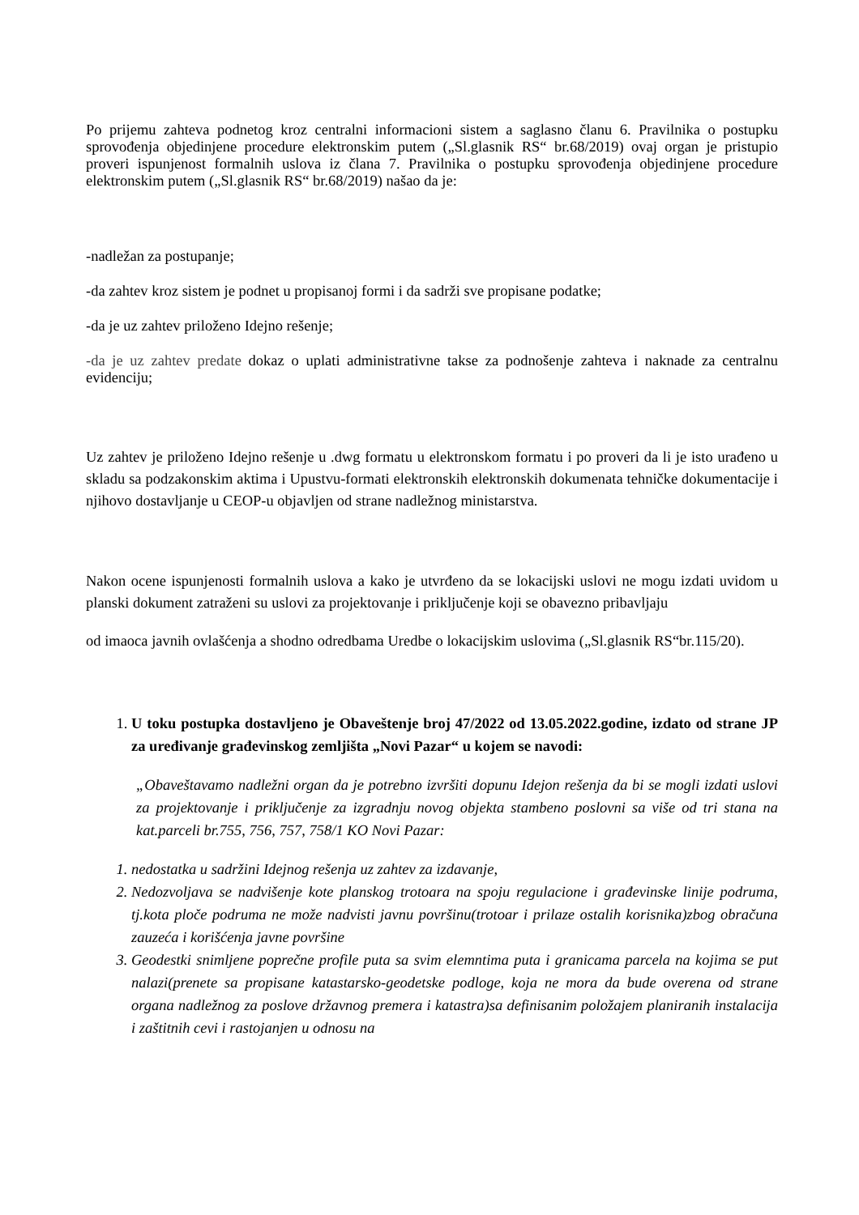Po prijemu zahteva podnetog kroz centralni informacioni sistem a saglasno članu 6. Pravilnika o postupku sprovođenja objedinjene procedure elektronskim putem („Sl.glasnik RS“ br.68/2019) ovaj organ je pristupio proveri ispunjenost formalnih uslova iz člana 7. Pravilnika o postupku sprovođenja objedinjene procedure elektronskim putem („Sl.glasnik RS“ br.68/2019) našao da je:
-nadležan za postupanje;
-da zahtev kroz sistem je podnet u propisanoj formi i da sadrži sve propisane podatke;
-da je uz zahtev priloženo Idejno rešenje;
-da je uz zahtev predate dokaz o uplati administrativne takse za podnošenje zahteva i naknade za centralnu evidenciju;
Uz zahtev je priloženo Idejno rešenje u .dwg formatu u elektronskom formatu i po proveri da li je isto urađeno u skladu sa podzakonskim aktima i Upustvu-formati elektronskih elektronskih dokumenata tehničke dokumentacije i njihovo dostavljanje u CEOP-u objavljen od strane nadležnog ministarstva.
Nakon ocene ispunjenosti formalnih uslova a kako je utvrđeno da se lokacijski uslovi ne mogu izdati uvidom u planski dokument zatraženi su uslovi za projektovanje i priključenje koji se obavezno pribavljaju
od imaoca javnih ovlašćenja a shodno odredbama Uredbe o lokacijskim uslovima („Sl.glasnik RS“br.115/20).
1. U toku postupka dostavljeno je Obaveštenje broj 47/2022 od 13.05.2022.godine, izdato od strane JP za uređivanje građevinskog zemljišta „Novi Pazar“ u kojem se navodi:
„Obaveštavamo nadležni organ da je potrebno izvršiti dopunu Idejon rešenja da bi se mogli izdati uslovi za projektovanje i priključenje za izgradnju novog objekta stambeno poslovni sa više od tri stana na kat.parceli br.755, 756, 757, 758/1 KO Novi Pazar:
1. nedostatka u sadržini Idejnog rešenja uz zahtev za izdavanje,
2. Nedozvoljava se nadvišenje kote planskog trotoara na spoju regulacione i građevinske linije podruma, tj.kota ploče podruma ne može nadvisti javnu površinu(trotoar i prilaze ostalih korisnika)zbog obračuna zauzeća i korišćenja javne površine
3. Geodestki snimljene poprečne profile puta sa svim elemntima puta i granicama parcela na kojima se put nalazi(prenete sa propisane katastarsko-geodetske podloge, koja ne mora da bude overena od strane organa nadležnog za poslove državnog premera i katastra)sa definisanim položajem planiranih instalacija i zaštitnih cevi i rastojanjen u odnosu na